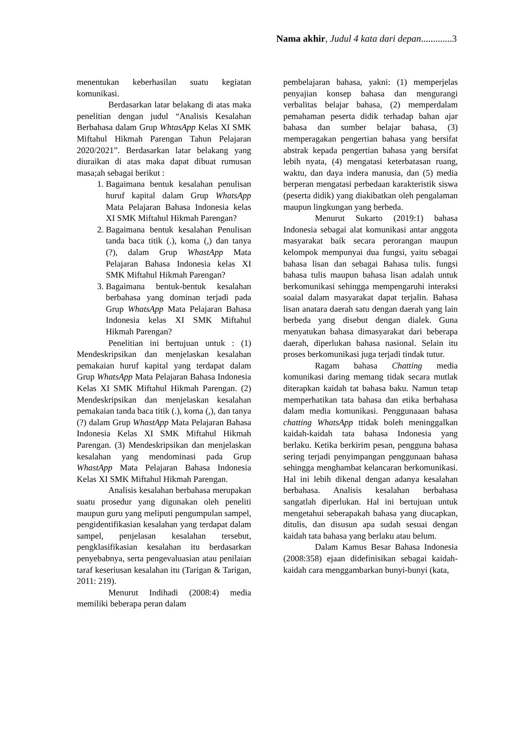Nama akhir, Judul 4 kata dari depan.............3
menentukan keberhasilan suatu kegiatan komunikasi.
Berdasarkan latar belakang di atas maka penelitian dengan judul “Analisis Kesalahan Berbahasa dalam Grup WhtasApp Kelas XI SMK Miftahul Hikmah Parengan Tahun Pelajaran 2020/2021”. Berdasarkan latar belakang yang diuraikan di atas maka dapat dibuat rumusan masa;ah sebagai berikut :
1. Bagaimana bentuk kesalahan penulisan huruf kapital dalam Grup WhatsApp Mata Pelajaran Bahasa Indonesia kelas XI SMK Miftahul Hikmah Parengan?
2. Bagaimana bentuk kesalahan Penulisan tanda baca titik (.), koma (,) dan tanya (?), dalam Grup WhastApp Mata Pelajaran Bahasa Indonesia kelas XI SMK Miftahul Hikmah Parengan?
3. Bagaimana bentuk-bentuk kesalahan berbahasa yang dominan terjadi pada Grup WhatsApp Mata Pelajaran Bahasa Indonesia kelas XI SMK Miftahul Hikmah Parengan?
Penelitian ini bertujuan untuk : (1) Mendeskripsikan dan menjelaskan kesalahan pemakaian huruf kapital yang terdapat dalam Grup WhatsApp Mata Pelajaran Bahasa Indonesia Kelas XI SMK Miftahul Hikmah Parengan. (2) Mendeskripsikan dan menjelaskan kesalahan pemakaian tanda baca titik (.), koma (,), dan tanya (?) dalam Grup WhastApp Mata Pelajaran Bahasa Indonesia Kelas XI SMK Miftahul Hikmah Parengan. (3) Mendeskripsikan dan menjelaskan kesalahan yang mendominasi pada Grup WhastApp Mata Pelajaran Bahasa Indonesia Kelas XI SMK Miftahul Hikmah Parengan.
Analisis kesalahan berbahasa merupakan suatu prosedur yang digunakan oleh peneliti maupun guru yang meliputi pengumpulan sampel, pengidentifikasian kesalahan yang terdapat dalam sampel, penjelasan kesalahan tersebut, pengklasifikasian kesalahan itu berdasarkan penyebabnya, serta pengevaluasian atau penilaian taraf keseriusan kesalahan itu (Tarigan & Tarigan, 2011: 219).
Menurut Indihadi (2008:4) media memiliki beberapa peran dalam
pembelajaran bahasa, yakni: (1) memperjelas penyajian konsep bahasa dan mengurangi verbalitas belajar bahasa, (2) memperdalam pemahaman peserta didik terhadap bahan ajar bahasa dan sumber belajar bahasa, (3) memperagakan pengertian bahasa yang bersifat abstrak kepada pengertian bahasa yang bersifat lebih nyata, (4) mengatasi keterbatasan ruang, waktu, dan daya indera manusia, dan (5) media berperan mengatasi perbedaan karakteristik siswa (peserta didik) yang diakibatkan oleh pengalaman maupun lingkungan yang berbeda.
Menurut Sukarto (2019:1) bahasa Indonesia sebagai alat komunikasi antar anggota masyarakat baik secara perorangan maupun kelompok mempunyai dua fungsi, yaitu sebagai bahasa lisan dan sebagai Bahasa tulis. fungsi bahasa tulis maupun bahasa lisan adalah untuk berkomunikasi sehingga mempengaruhi interaksi soaial dalam masyarakat dapat terjalin. Bahasa lisan anatara daerah satu dengan daerah yang lain berbeda yang disebut dengan dialek. Guna menyatukan bahasa dimasyarakat dari beberapa daerah, diperlukan bahasa nasional. Selain itu proses berkomunikasi juga terjadi tindak tutur.
Ragam bahasa Chatting media komunikasi daring memang tidak secara mutlak diterapkan kaidah tat bahasa baku. Namun tetap memperhatikan tata bahasa dan etika berbahasa dalam media komunikasi. Penggunaaan bahasa chatting WhatsApp ttidak boleh meninggalkan kaidah-kaidah tata bahasa Indonesia yang berlaku. Ketika berkirim pesan, pengguna bahasa sering terjadi penyimpangan penggunaan bahasa sehingga menghambat kelancaran berkomunikasi. Hal ini lebih dikenal dengan adanya kesalahan berbahasa. Analisis kesalahan berbahasa sangatlah diperlukan. Hal ini bertujuan untuk mengetahui seberapakah bahasa yang diucapkan, ditulis, dan disusun apa sudah sesuai dengan kaidah tata bahasa yang berlaku atau belum.
Dalam Kamus Besar Bahasa Indonesia (2008:358) ejaan didefinisikan sebagai kaidah-kaidah cara menggambarkan bunyi-bunyi (kata,